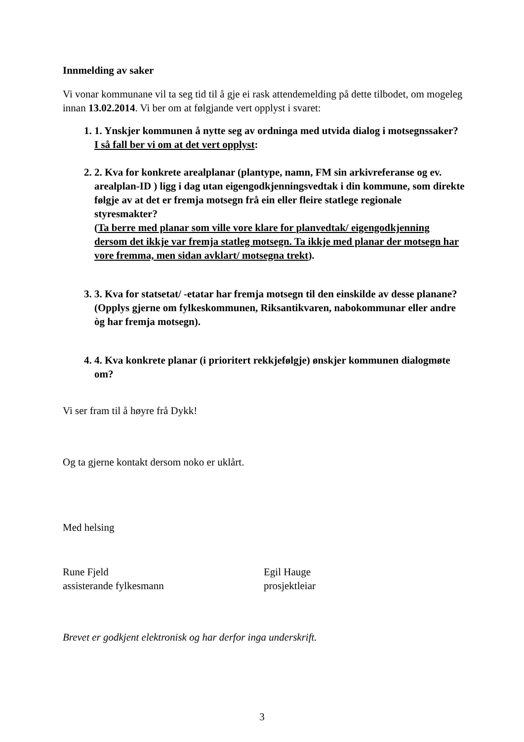Innmelding av saker
Vi vonar kommunane vil ta seg tid til å gje ei rask attendemelding på dette tilbodet, om mogeleg innan 13.02.2014. Vi ber om at følgjande vert opplyst i svaret:
1. 1. Ynskjer kommunen å nytte seg av ordninga med utvida dialog i motsegnssaker?
I så fall ber vi om at det vert opplyst:
2. 2. Kva for konkrete arealplanar (plantype, namn, FM sin arkivreferanse og ev. arealplan-ID ) ligg i dag utan eigengodkjenningsvedtak i din kommune, som direkte følgje av at det er fremja motsegn frå ein eller fleire statlege regionale styresmakter?
(Ta berre med planar som ville vore klare for planvedtak/ eigengodkjenning dersom det ikkje var fremja statleg motsegn. Ta ikkje med planar der motsegn har vore fremma, men sidan avklart/ motsegna trekt).
3. 3. Kva for statsetat/ -etatar har fremja motsegn til den einskilde av desse planane? (Opplys gjerne om fylkeskommunen, Riksantikvaren, nabokommunar eller andre òg har fremja motsegn).
4. 4. Kva konkrete planar (i prioritert rekkjefølgje) ønskjer kommunen dialogmøte om?
Vi ser fram til å høyre frå Dykk!
Og ta gjerne kontakt dersom noko er uklårt.
Med helsing
Rune Fjeld
assisterande fylkesmann
Egil Hauge
prosjektleiar
Brevet er godkjent elektronisk og har derfor inga underskrift.
3